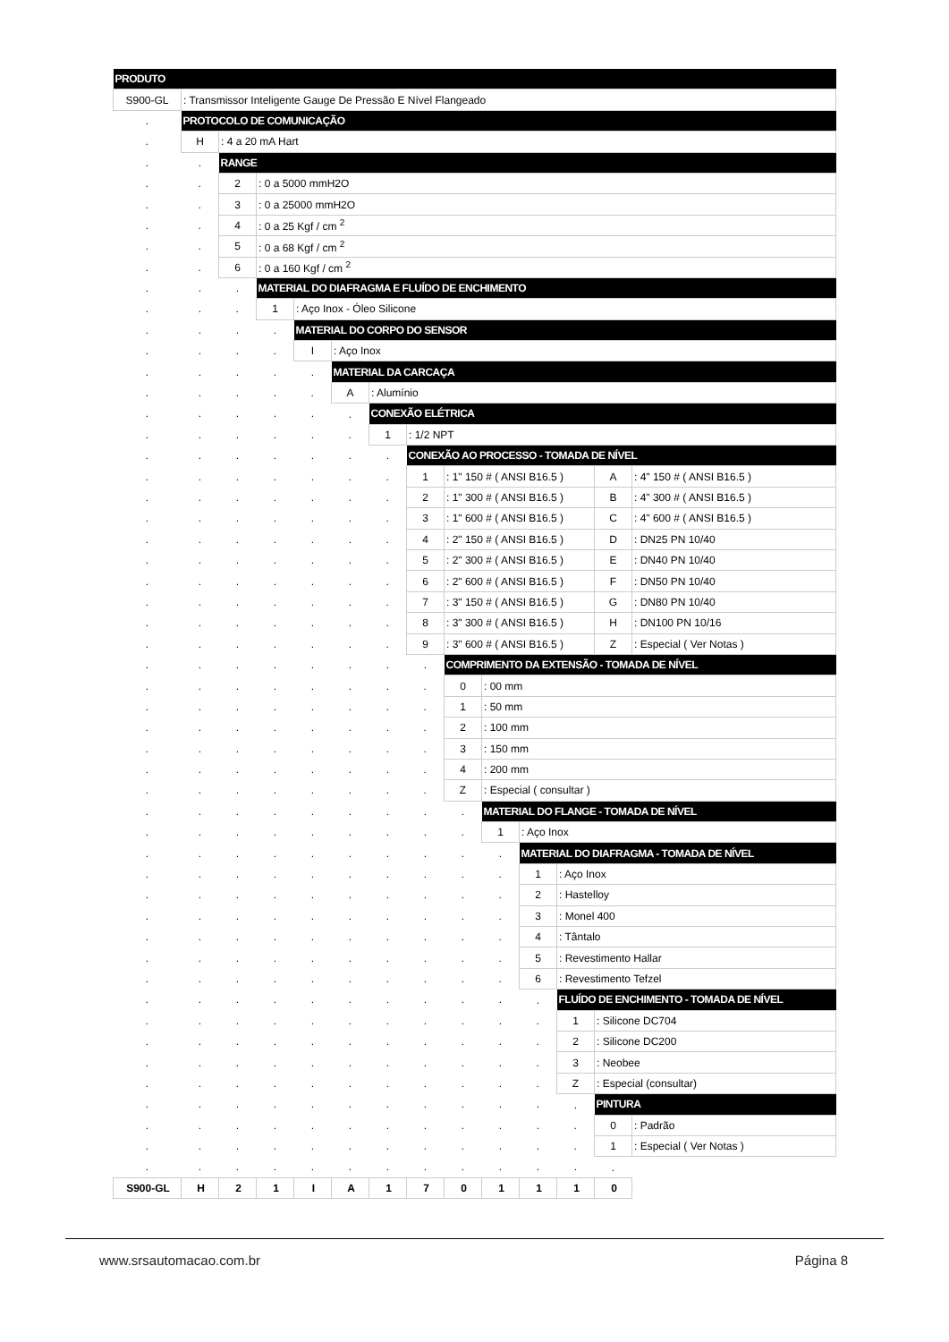| PRODUTO | | | | | | | | | | | | | |
| S900-GL | : Transmissor Inteligente Gauge De Pressão E Nível Flangeado | | | | | | | | | | | | |
| . | PROTOCOLO DE COMUNICAÇÃO | | | | | | | | | | | | |
| . | H | : 4 a 20 mA Hart | | | | | | | | | | | |
| . | . | RANGE | | | | | | | | | | | |
| . | . | 2 | : 0 a 5000 mmH2O | | | | | | | | | | |
| . | . | 3 | : 0 a 25000 mmH2O | | | | | | | | | | |
| . | . | 4 | : 0 a 25 Kgf / cm <sup>2</sup> | | | | | | | | | | |
| . | . | 5 | : 0 a 68 Kgf / cm <sup>2</sup> | | | | | | | | | | |
| . | . | 6 | : 0 a 160 Kgf / cm <sup>2</sup> | | | | | | | | | | |
| . | . | . | MATERIAL DO DIAFRAGMA E FLUÍDO DE ENCHIMENTO | | | | | | | | | | |
| . | . | . | 1 | : Aço Inox - Óleo Silicone | | | | | | | | | |
| . | . | . | . | MATERIAL DO CORPO DO SENSOR | | | | | | | | | |
| . | . | . | . | I | : Aço Inox | | | | | | | | |
| . | . | . | . | . | MATERIAL DA CARCAÇA | | | | | | | | |
| . | . | . | . | . | A | : Alumínio | | | | | | | |
| . | . | . | . | . | . | CONEXÃO ELÉTRICA | | | | | | | |
| . | . | . | . | . | . | 1 | : 1/2 NPT | | | | | | |
| . | . | . | . | . | . | . | CONEXÃO AO PROCESSO - TOMADA DE NÍVEL | | | | | | |
| . | . | . | . | . | . | . | 1 | : 1" 150 # ( ANSI B16.5 ) | | | | A | : 4" 150 # ( ANSI B16.5 ) |
| . | . | . | . | . | . | . | 2 | : 1" 300 # ( ANSI B16.5 ) | | | | B | : 4" 300 # ( ANSI B16.5 ) |
| . | . | . | . | . | . | . | 3 | : 1" 600 # ( ANSI B16.5 ) | | | | C | : 4" 600 # ( ANSI B16.5 ) |
| . | . | . | . | . | . | . | 4 | : 2" 150 # ( ANSI B16.5 ) | | | | D | : DN25 PN 10/40 |
| . | . | . | . | . | . | . | 5 | : 2" 300 # ( ANSI B16.5 ) | | | | E | : DN40 PN 10/40 |
| . | . | . | . | . | . | . | 6 | : 2" 600 # ( ANSI B16.5 ) | | | | F | : DN50 PN 10/40 |
| . | . | . | . | . | . | . | 7 | : 3" 150 # ( ANSI B16.5 ) | | | | G | : DN80 PN 10/40 |
| . | . | . | . | . | . | . | 8 | : 3" 300 # ( ANSI B16.5 ) | | | | H | : DN100 PN 10/16 |
| . | . | . | . | . | . | . | 9 | : 3" 600 # ( ANSI B16.5 ) | | | | Z | : Especial ( Ver Notas ) |
| . | . | . | . | . | . | . | . | COMPRIMENTO DA EXTENSÃO - TOMADA DE NÍVEL | | | | | |
| . | . | . | . | . | . | . | . | 0 | : 00 mm | | | | |
| . | . | . | . | . | . | . | . | 1 | : 50 mm | | | | |
| . | . | . | . | . | . | . | . | 2 | : 100 mm | | | | |
| . | . | . | . | . | . | . | . | 3 | : 150 mm | | | | |
| . | . | . | . | . | . | . | . | 4 | : 200 mm | | | | |
| . | . | . | . | . | . | . | . | Z | : Especial ( consultar ) | | | | |
| . | . | . | . | . | . | . | . | . | MATERIAL DO FLANGE - TOMADA DE NÍVEL | | | | |
| . | . | . | . | . | . | . | . | . | 1 | : Aço Inox | | | |
| . | . | . | . | . | . | . | . | . | . | MATERIAL DO DIAFRAGMA - TOMADA DE NÍVEL | | | |
| . | . | . | . | . | . | . | . | . | . | 1 | : Aço Inox | | |
| . | . | . | . | . | . | . | . | . | . | 2 | : Hastelloy | | |
| . | . | . | . | . | . | . | . | . | . | 3 | : Monel 400 | | |
| . | . | . | . | . | . | . | . | . | . | 4 | : Tântalo | | |
| . | . | . | . | . | . | . | . | . | . | 5 | : Revestimento Hallar | | |
| . | . | . | . | . | . | . | . | . | . | 6 | : Revestimento Tefzel | | |
| . | . | . | . | . | . | . | . | . | . | . | FLUÍDO DE ENCHIMENTO - TOMADA DE NÍVEL | | |
| . | . | . | . | . | . | . | . | . | . | . | 1 | : Silicone DC704 | |
| . | . | . | . | . | . | . | . | . | . | . | 2 | : Silicone DC200 | |
| . | . | . | . | . | . | . | . | . | . | . | 3 | : Neobee | |
| . | . | . | . | . | . | . | . | . | . | . | Z | : Especial (consultar) | |
| . | . | . | . | . | . | . | . | . | . | . | . | PINTURA | |
| . | . | . | . | . | . | . | . | . | . | . | . | 0 | : Padrão |
| . | . | . | . | . | . | . | . | . | . | . | . | 1 | : Especial ( Ver Notas ) |
| . | . | . | . | . | . | . | . | . | . | . | . | . | |
| S900-GL | H | 2 | 1 | I | A | 1 | 7 | 0 | 1 | 1 | 1 | 0 | |
www.srsautomacao.com.br Página 8